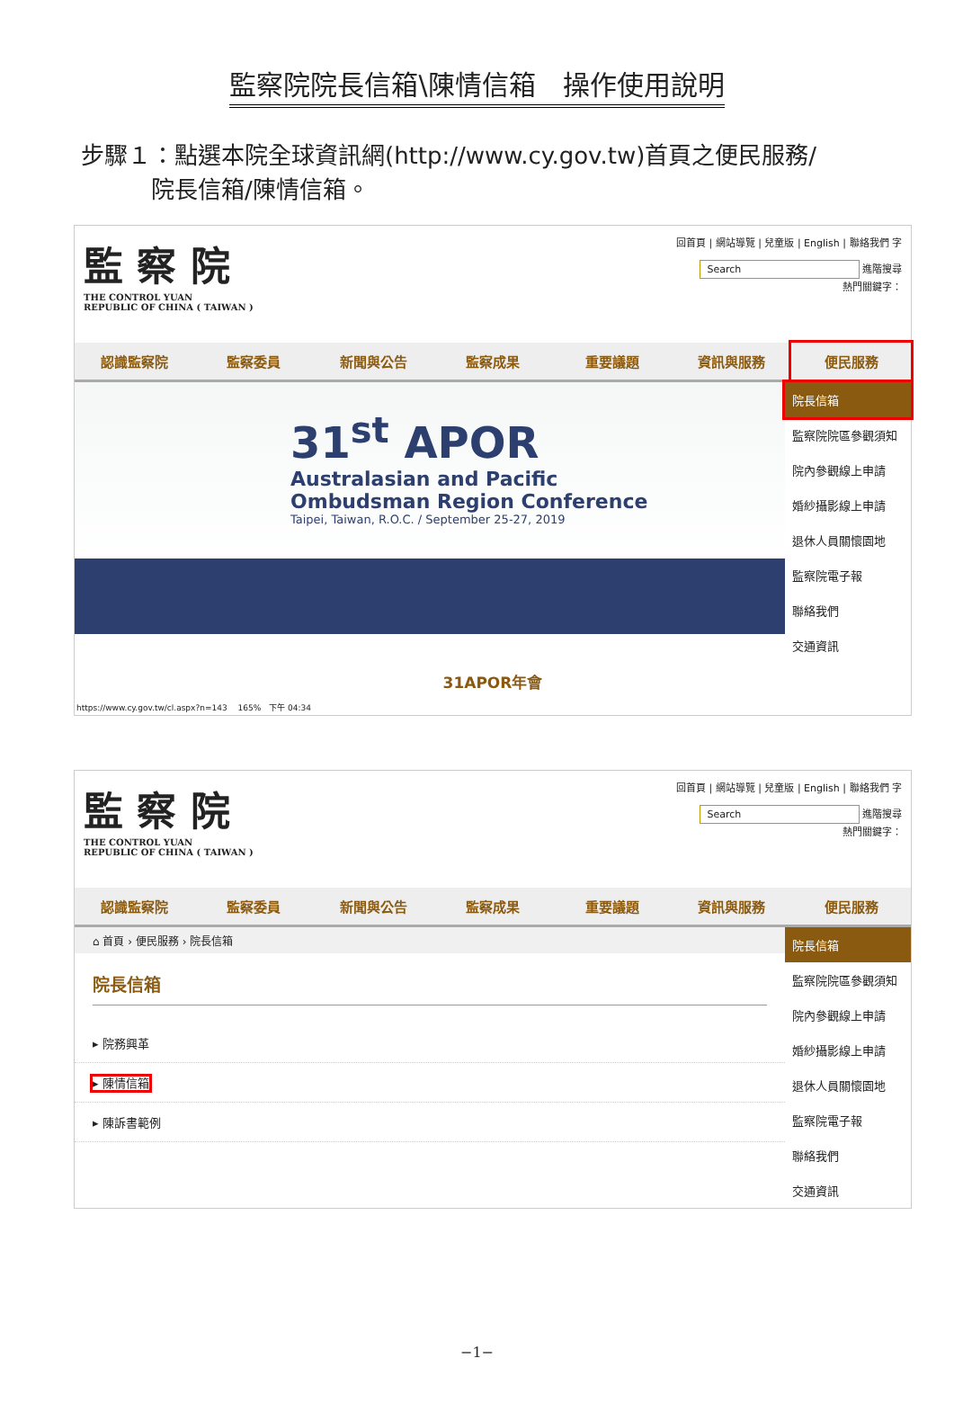監察院院長信箱\陳情信箱　操作使用說明
步驟１：點選本院全球資訊網(http://www.cy.gov.tw)首頁之便民服務/
　　　院長信箱/陳情信箱。
監 察 院
THE CONTROL YUAN
REPUBLIC OF CHINA ( TAIWAN )
回首頁 | 網站導覽 | 兒童版 | English | 聯絡我們 字
Search 進階搜尋
熱門關鍵字：
認識監察院 監察委員 新聞與公告 監察成果 重要議題 資訊與服務 便民服務
31<sup>st</sup> APOR
Australasian and Pacific
Ombudsman Region Conference
Taipei, Taiwan, R.O.C. / September 25-27, 2019
院長信箱
監察院院區參觀須知
院內參觀線上申請
婚紗攝影線上申請
退休人員關懷園地
監察院電子報
聯絡我們
交通資訊
31APOR年會
https://www.cy.gov.tw/cl.aspx?n=143 　165%　下午 04:34
監 察 院
THE CONTROL YUAN
REPUBLIC OF CHINA ( TAIWAN )
回首頁 | 網站導覽 | 兒童版 | English | 聯絡我們 字
Search 進階搜尋
熱門關鍵字：
認識監察院 監察委員 新聞與公告 監察成果 重要議題 資訊與服務 便民服務
⌂ 首頁 › 便民服務 › 院長信箱
院長信箱
▸ 院務興革
▸ 陳情信箱
▸ 陳訴書範例
院長信箱
監察院院區參觀須知
院內參觀線上申請
婚紗攝影線上申請
退休人員關懷園地
監察院電子報
聯絡我們
交通資訊
−1−